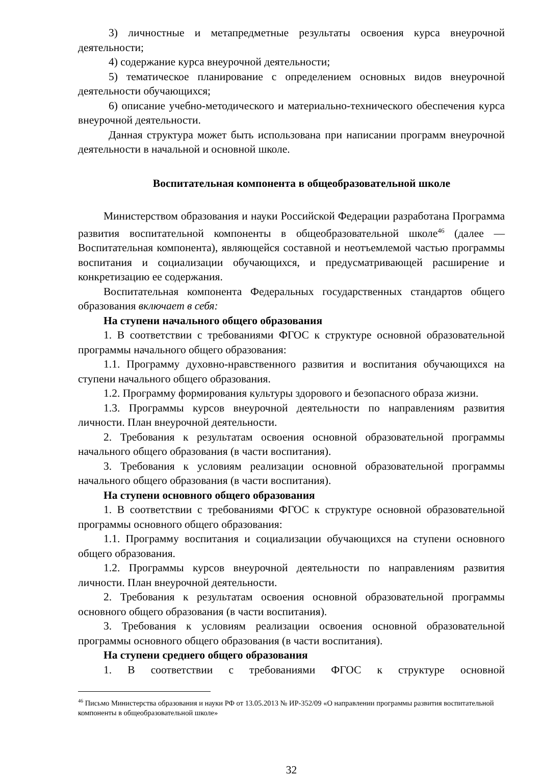3) личностные и метапредметные результаты освоения курса внеурочной деятельности;
4) содержание курса внеурочной деятельности;
5) тематическое планирование с определением основных видов внеурочной деятельности обучающихся;
6) описание учебно-методического и материально-технического обеспечения курса внеурочной деятельности.
Данная структура может быть использована при написании программ внеурочной деятельности в начальной и основной школе.
Воспитательная компонента в общеобразовательной школе
Министерством образования и науки Российской Федерации разработана Программа развития воспитательной компоненты в общеобразовательной школе<sup>46</sup> (далее — Воспитательная компонента), являющейся составной и неотъемлемой частью программы воспитания и социализации обучающихся, и предусматривающей расширение и конкретизацию ее содержания.
Воспитательная компонента Федеральных государственных стандартов общего образования включает в себя:
На ступени начального общего образования
1. В соответствии с требованиями ФГОС к структуре основной образовательной программы начального общего образования:
1.1. Программу духовно-нравственного развития и воспитания обучающихся на ступени начального общего образования.
1.2. Программу формирования культуры здорового и безопасного образа жизни.
1.3. Программы курсов внеурочной деятельности по направлениям развития личности. План внеурочной деятельности.
2. Требования к результатам освоения основной образовательной программы начального общего образования (в части воспитания).
3. Требования к условиям реализации основной образовательной программы начального общего образования (в части воспитания).
На ступени основного общего образования
1. В соответствии с требованиями ФГОС к структуре основной образовательной программы основного общего образования:
1.1. Программу воспитания и социализации обучающихся на ступени основного общего образования.
1.2. Программы курсов внеурочной деятельности по направлениям развития личности. План внеурочной деятельности.
2. Требования к результатам освоения основной образовательной программы основного общего образования (в части воспитания).
3. Требования к условиям реализации освоения основной образовательной программы основного общего образования (в части воспитания).
На ступени среднего общего образования
1. В соответствии с требованиями ФГОС к структуре основной
<sup>46</sup> Письмо Министерства образования и науки РФ от 13.05.2013 № ИР-352/09 «О направлении программы развития воспитательной компоненты в общеобразовательной школе»
32